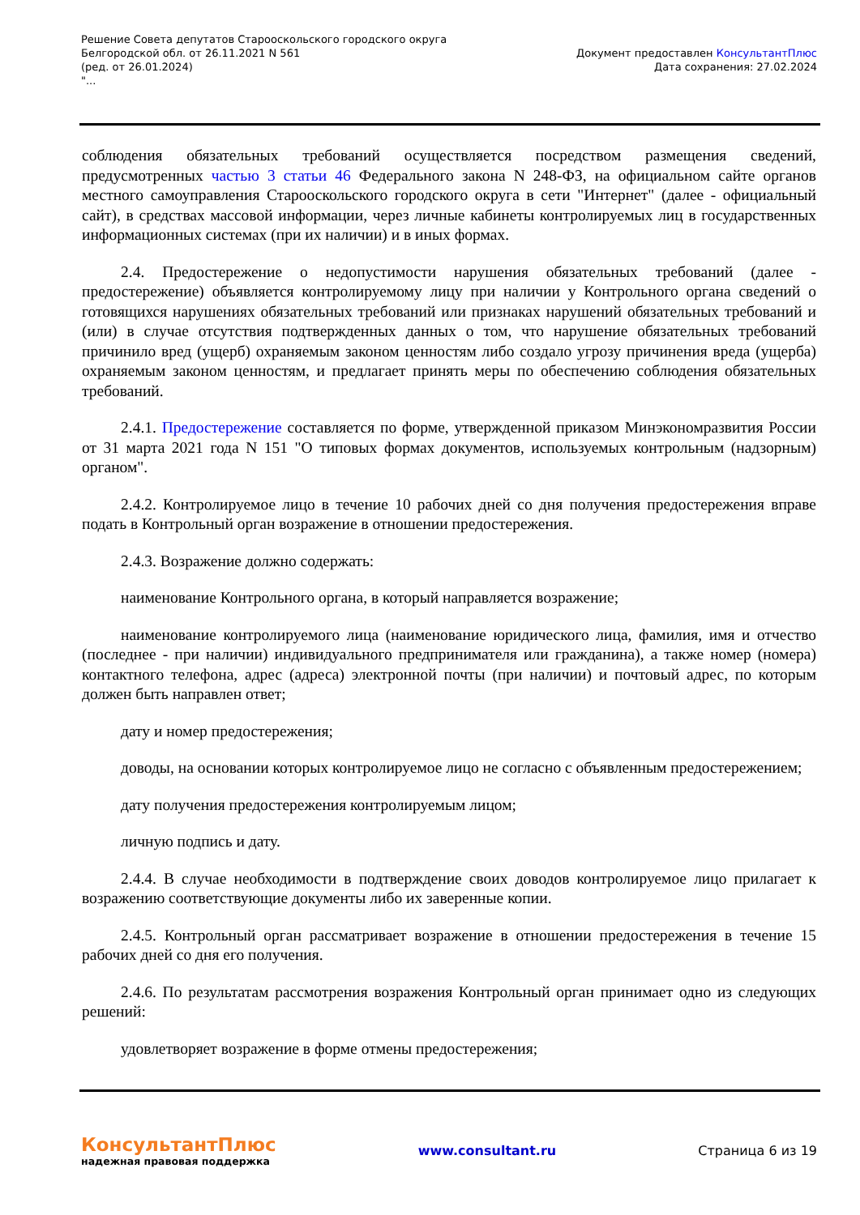Решение Совета депутатов Старооскольского городского округа
Белгородской обл. от 26.11.2021 N 561
(ред. от 26.01.2024)
"...
Документ предоставлен КонсультантПлюс
Дата сохранения: 27.02.2024
соблюдения обязательных требований осуществляется посредством размещения сведений, предусмотренных частью 3 статьи 46 Федерального закона N 248-ФЗ, на официальном сайте органов местного самоуправления Старооскольского городского округа в сети "Интернет" (далее - официальный сайт), в средствах массовой информации, через личные кабинеты контролируемых лиц в государственных информационных системах (при их наличии) и в иных формах.
2.4. Предостережение о недопустимости нарушения обязательных требований (далее - предостережение) объявляется контролируемому лицу при наличии у Контрольного органа сведений о готовящихся нарушениях обязательных требований или признаках нарушений обязательных требований и (или) в случае отсутствия подтвержденных данных о том, что нарушение обязательных требований причинило вред (ущерб) охраняемым законом ценностям либо создало угрозу причинения вреда (ущерба) охраняемым законом ценностям, и предлагает принять меры по обеспечению соблюдения обязательных требований.
2.4.1. Предостережение составляется по форме, утвержденной приказом Минэкономразвития России от 31 марта 2021 года N 151 "О типовых формах документов, используемых контрольным (надзорным) органом".
2.4.2. Контролируемое лицо в течение 10 рабочих дней со дня получения предостережения вправе подать в Контрольный орган возражение в отношении предостережения.
2.4.3. Возражение должно содержать:
наименование Контрольного органа, в который направляется возражение;
наименование контролируемого лица (наименование юридического лица, фамилия, имя и отчество (последнее - при наличии) индивидуального предпринимателя или гражданина), а также номер (номера) контактного телефона, адрес (адреса) электронной почты (при наличии) и почтовый адрес, по которым должен быть направлен ответ;
дату и номер предостережения;
доводы, на основании которых контролируемое лицо не согласно с объявленным предостережением;
дату получения предостережения контролируемым лицом;
личную подпись и дату.
2.4.4. В случае необходимости в подтверждение своих доводов контролируемое лицо прилагает к возражению соответствующие документы либо их заверенные копии.
2.4.5. Контрольный орган рассматривает возражение в отношении предостережения в течение 15 рабочих дней со дня его получения.
2.4.6. По результатам рассмотрения возражения Контрольный орган принимает одно из следующих решений:
удовлетворяет возражение в форме отмены предостережения;
КонсультантПлюс
надежная правовая поддержка
www.consultant.ru Страница 6 из 19